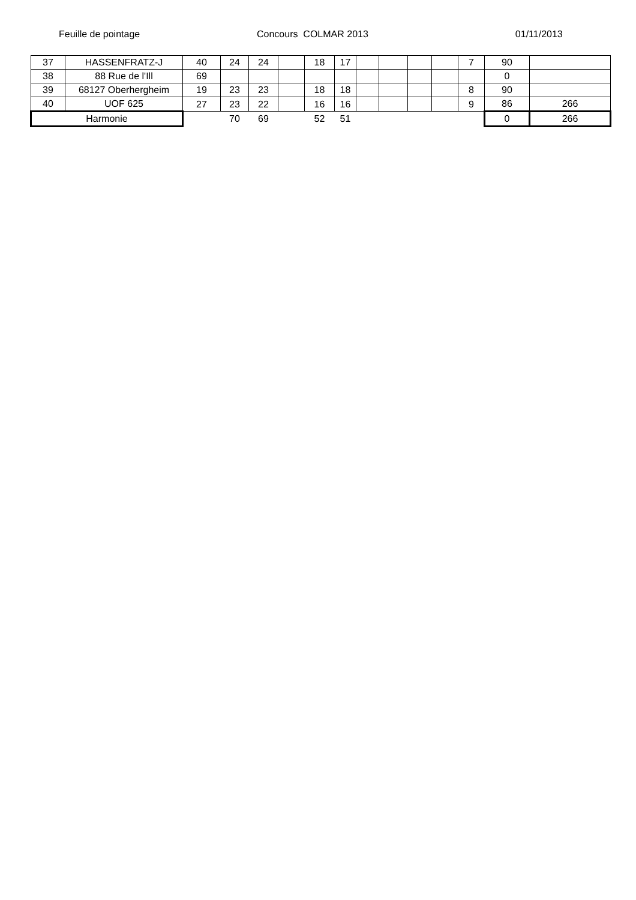Feuille de pointage Concours COLMAR 2013 01/11/2013
| 37 | HASSENFRATZ-J | 40 | 24 | 24 | | 18 | 17 | | | | | 7 | 90 | |
| 38 | 88 Rue de l'Ill | 69 | | | | | | | | | | | 0 | |
| 39 | 68127 Oberhergheim | 19 | 23 | 23 | | 18 | 18 | | | | | 8 | 90 | |
| 40 | UOF 625 | 27 | 23 | 22 | | 16 | 16 | | | | | 9 | 86 | 266 |
| Harmonie | | | 70 | 69 | | 52 | 51 | | | | | | 0 | 266 |